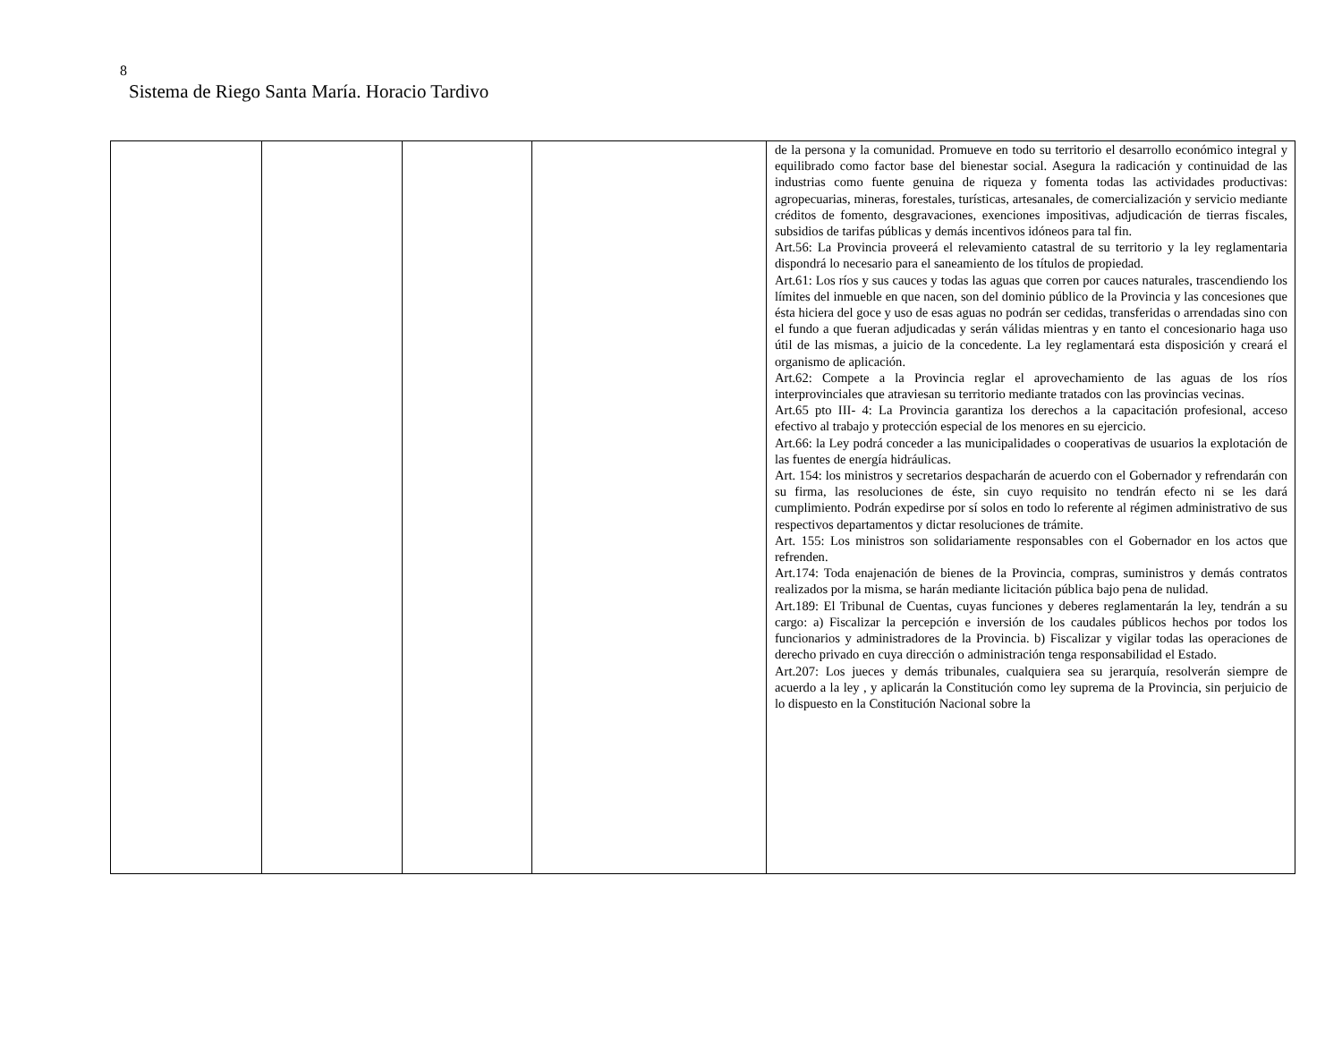8
Sistema de Riego Santa María. Horacio Tardivo
| | | | | de la persona y la comunidad. Promueve en todo su territorio el desarrollo económico integral y equilibrado como factor base del bienestar social. Asegura la radicación y continuidad de las industrias como fuente genuina de riqueza y fomenta todas las actividades productivas: agropecuarias, mineras, forestales, turísticas, artesanales, de comercialización y servicio mediante créditos de fomento, desgravaciones, exenciones impositivas, adjudicación de tierras fiscales, subsidios de tarifas públicas y demás incentivos idóneos para tal fin. Art.56: La Provincia proveerá el relevamiento catastral de su territorio y la ley reglamentaria dispondrá lo necesario para el saneamiento de los títulos de propiedad. Art.61: Los ríos y sus cauces y todas las aguas que corren por cauces naturales, trascendiendo los límites del inmueble en que nacen, son del dominio público de la Provincia y las concesiones que ésta hiciera del goce y uso de esas aguas no podrán ser cedidas, transferidas o arrendadas sino con el fundo a que fueran adjudicadas y serán válidas mientras y en tanto el concesionario haga uso útil de las mismas, a juicio de la concedente. La ley reglamentará esta disposición y creará el organismo de aplicación. Art.62: Compete a la Provincia reglar el aprovechamiento de las aguas de los ríos interprovinciales que atraviesan su territorio mediante tratados con las provincias vecinas. Art.65 pto III- 4: La Provincia garantiza los derechos a la capacitación profesional, acceso efectivo al trabajo y protección especial de los menores en su ejercicio. Art.66: la Ley podrá conceder a las municipalidades o cooperativas de usuarios la explotación de las fuentes de energía hidráulicas. Art. 154: los ministros y secretarios despacharán de acuerdo con el Gobernador y refrendarán con su firma, las resoluciones de éste, sin cuyo requisito no tendrán efecto ni se les dará cumplimiento. Podrán expedirse por sí solos en todo lo referente al régimen administrativo de sus respectivos departamentos y dictar resoluciones de trámite. Art. 155: Los ministros son solidariamente responsables con el Gobernador en los actos que refrenden. Art.174: Toda enajenación de bienes de la Provincia, compras, suministros y demás contratos realizados por la misma, se harán mediante licitación pública bajo pena de nulidad. Art.189: El Tribunal de Cuentas, cuyas funciones y deberes reglamentarán la ley, tendrán a su cargo: a) Fiscalizar la percepción e inversión de los caudales públicos hechos por todos los funcionarios y administradores de la Provincia. b) Fiscalizar y vigilar todas las operaciones de derecho privado en cuya dirección o administración tenga responsabilidad el Estado. Art.207: Los jueces y demás tribunales, cualquiera sea su jerarquía, resolverán siempre de acuerdo a la ley , y aplicarán la Constitución como ley suprema de la Provincia, sin perjuicio de lo dispuesto en la Constitución Nacional sobre la |